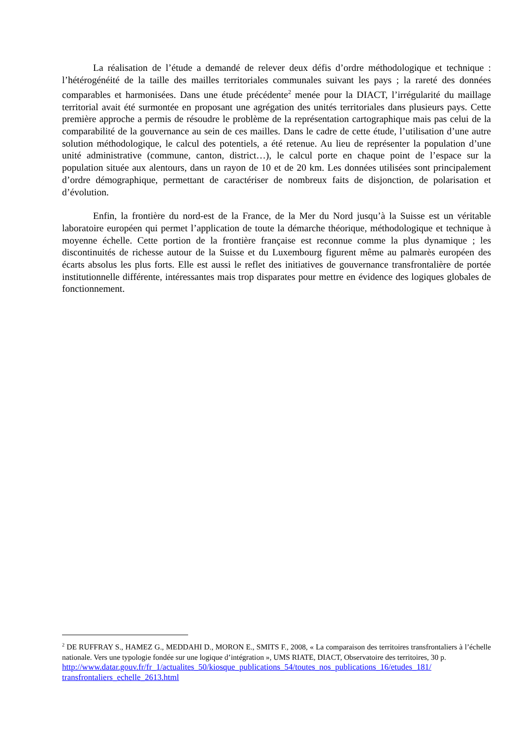La réalisation de l’étude a demandé de relever deux défis d’ordre méthodologique et technique : l’hétérogénéité de la taille des mailles territoriales communales suivant les pays ; la rareté des données comparables et harmonisées. Dans une étude précédente<sup>2</sup> menée pour la DIACT, l’irrégularité du maillage territorial avait été surmontée en proposant une agrégation des unités territoriales dans plusieurs pays. Cette première approche a permis de résoudre le problème de la représentation cartographique mais pas celui de la comparabilité de la gouvernance au sein de ces mailles. Dans le cadre de cette étude, l’utilisation d’une autre solution méthodologique, le calcul des potentiels, a été retenue. Au lieu de représenter la population d’une unité administrative (commune, canton, district…), le calcul porte en chaque point de l’espace sur la population située aux alentours, dans un rayon de 10 et de 20 km. Les données utilisées sont principalement d’ordre démographique, permettant de caractériser de nombreux faits de disjonction, de polarisation et d’évolution.
Enfin, la frontière du nord-est de la France, de la Mer du Nord jusqu’à la Suisse est un véritable laboratoire européen qui permet l’application de toute la démarche théorique, méthodologique et technique à moyenne échelle. Cette portion de la frontière française est reconnue comme la plus dynamique ; les discontinuités de richesse autour de la Suisse et du Luxembourg figurent même au palmarès européen des écarts absolus les plus forts. Elle est aussi le reflet des initiatives de gouvernance transfrontalière de portée institutionnelle différente, intéressantes mais trop disparates pour mettre en évidence des logiques globales de fonctionnement.
<sup>2</sup> DE RUFFRAY S., HAMEZ G., MEDDAHI D., MORON E., SMITS F., 2008, « La comparaison des territoires transfrontaliers à l’échelle nationale. Vers une typologie fondée sur une logique d’intégration », UMS RIATE, DIACT, Observatoire des territoires, 30 p.
http://www.datar.gouv.fr/fr_1/actualites_50/kiosque_publications_54/toutes_nos_publications_16/etudes_181/ transfrontaliers_echelle_2613.html